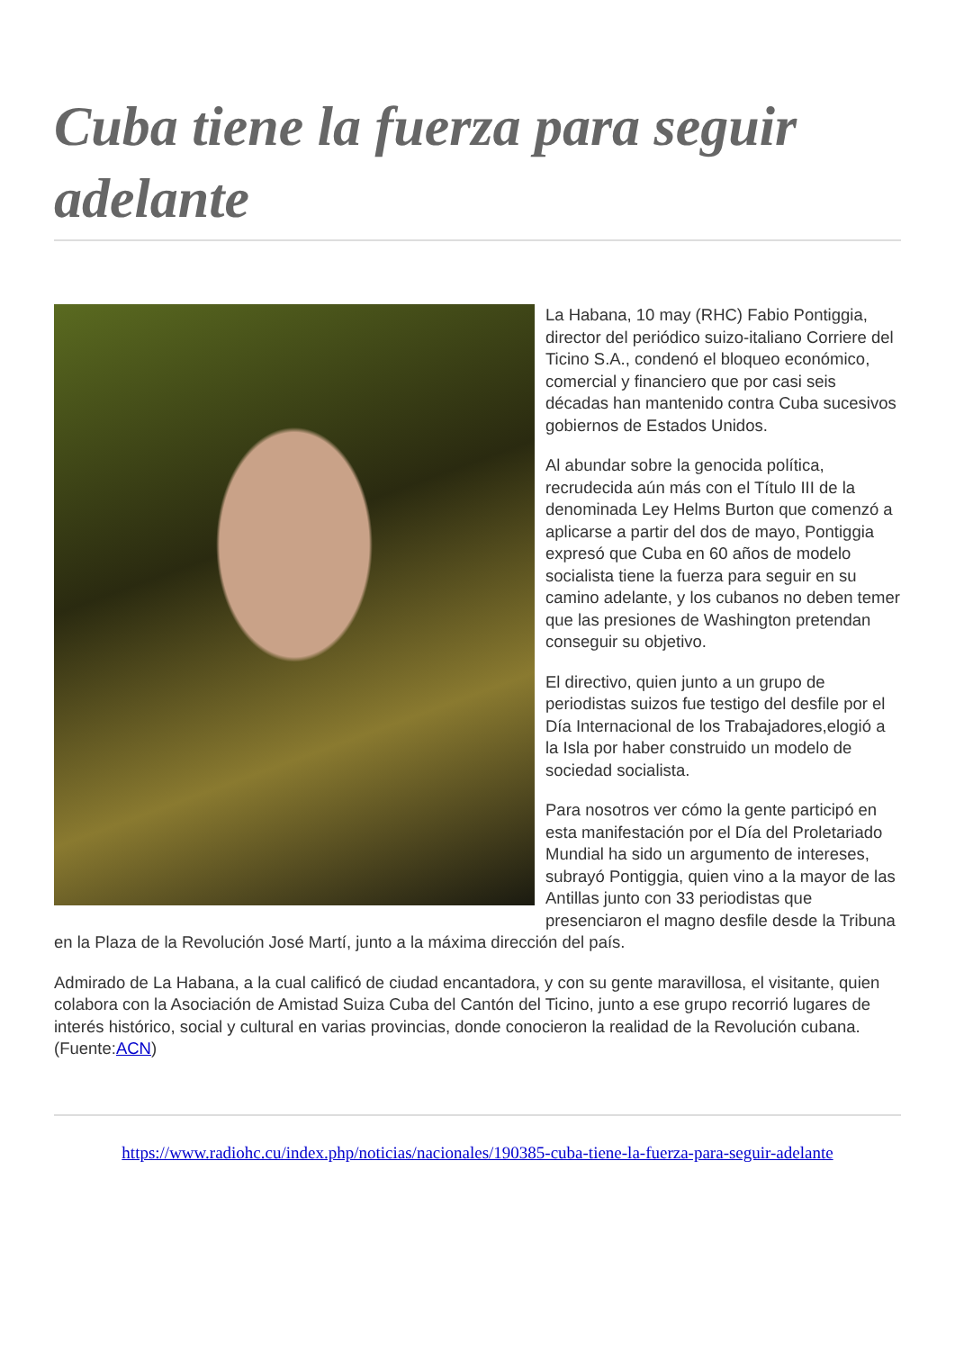Cuba tiene la fuerza para seguir adelante
La Habana, 10 may (RHC) Fabio Pontiggia, director del periódico suizo-italiano Corriere del Ticino S.A., condenó el bloqueo económico, comercial y financiero que por casi seis décadas han mantenido contra Cuba sucesivos gobiernos de Estados Unidos.
Al abundar sobre la genocida política, recrudecida aún más con el Título III de la denominada Ley Helms Burton que comenzó a aplicarse a partir del dos de mayo, Pontiggia expresó que Cuba en 60 años de modelo socialista tiene la fuerza para seguir en su camino adelante, y los cubanos no deben temer que las presiones de Washington pretendan conseguir su objetivo.
El directivo, quien junto a un grupo de periodistas suizos fue testigo del desfile por el Día Internacional de los Trabajadores,elogió a la Isla por haber construido un modelo de sociedad socialista.
Para nosotros ver cómo la gente participó en esta manifestación por el Día del Proletariado Mundial ha sido un argumento de intereses, subrayó Pontiggia, quien vino a la mayor de las Antillas junto con 33 periodistas que presenciaron el magno desfile desde la Tribuna en la Plaza de la Revolución José Martí, junto a la máxima dirección del país.
Admirado de La Habana, a la cual calificó de ciudad encantadora, y con su gente maravillosa, el visitante, quien colabora con la Asociación de Amistad Suiza Cuba del Cantón del Ticino, junto a ese grupo recorrió lugares de interés histórico, social y cultural en varias provincias, donde conocieron la realidad de la Revolución cubana.(Fuente:ACN)
https://www.radiohc.cu/index.php/noticias/nacionales/190385-cuba-tiene-la-fuerza-para-seguir-adelante